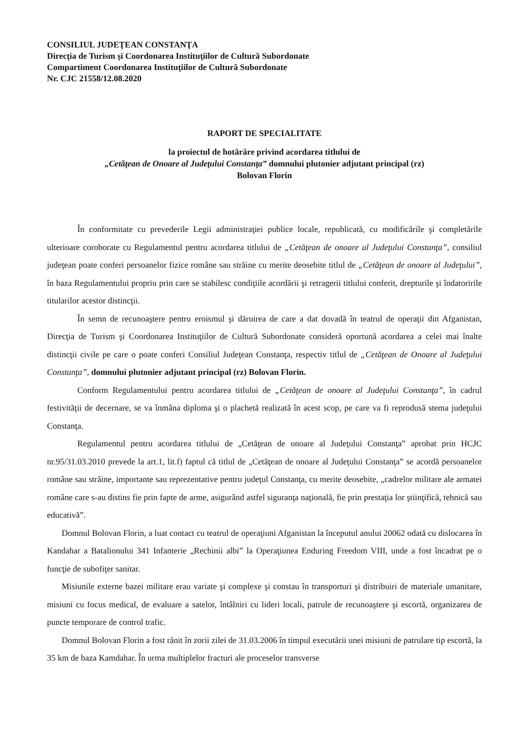CONSILIUL JUDEŢEAN CONSTANŢA
Direcţia de Turism şi Coordonarea Instituţiilor de Cultură Subordonate
Compartiment Coordonarea Instituţiilor de Cultură Subordonate
Nr. CJC 21558/12.08.2020
RAPORT DE SPECIALITATE
la proiectul de hotărâre privind acordarea titlului de
„Cetăţean de Onoare al Judeţului Constanţa” domnului plutonier adjutant principal (rz)
Bolovan Florin
În conformitate cu prevederile Legii administraţiei publice locale, republicată, cu modificările şi completările ulterioare coroborate cu Regulamentul pentru acordarea titlului de „Cetăţean de onoare al Judeţului Constanţa”, consiliul judeţean poate conferi persoanelor fizice române sau străine cu merite deosebite titlul de „Cetăţean de onoare al Judeţului”, în baza Regulamentului propriu prin care se stabilesc condiţiile acordării şi retragerii titlului conferit, drepturile şi îndatoririle titularilor acestor distincţii.
În semn de recunoaştere pentru eroismul şi dăruirea de care a dat dovadă în teatrul de operaţii din Afganistan, Direcţia de Turism şi Coordonarea Instituţiilor de Cultură Subordonate consideră oportună acordarea a celei mai înalte distincţii civile pe care o poate conferi Consiliul Judeţean Constanţa, respectiv titlul de „Cetăţean de Onoare al Judeţului Constanţa”, domnului plutonier adjutant principal (rz) Bolovan Florin.
Conform Regulamentului pentru acordarea titlului de „Cetăţean de onoare al Judeţului Constanţa”, în cadrul festivităţii de decernare, se va înmâna diploma şi o plachetă realizată în acest scop, pe care va fi reprodusă stema judeţului Constanţa.
Regulamentul pentru acordarea titlului de „Cetăţean de onoare al Judeţului Constanţa” aprobat prin HCJC nr.95/31.03.2010 prevede la art.1, lit.f) faptul că titlul de „Cetăţean de onoare al Judeţului Constanţa” se acordă persoanelor române sau străine, importante sau reprezentative pentru judeţul Constanţa, cu merite deosebite, „cadrelor militare ale armatei române care s-au distins fie prin fapte de arme, asigurând astfel siguranţa naţională, fie prin prestaţia lor ştiinţifică, tehnică sau educativă”.
Domnul Bolovan Florin, a luat contact cu teatrul de operaţiuni Afganistan la începutul anului 20062 odată cu dislocarea în Kandahar a Batalionului 341 Infanterie „Rechinii albi” la Operaţiunea Enduring Freedom VIII, unde a fost încadrat pe o funcţie de subofiţer sanitar.
Misiunile externe bazei militare erau variate şi complexe şi constau în transporturi şi distribuiri de materiale umanitare, misiuni cu focus medical, de evaluare a satelor, întâlniri cu lideri locali, patrule de recunoaştere şi escortă, organizarea de puncte temporare de control trafic.
Domnul Bolovan Florin a fost rănit în zorii zilei de 31.03.2006 în timpul executării unei misiuni de patrulare tip escortă, la 35 km de baza Kamdahar. În urma multiplelor fracturi ale proceselor transverse